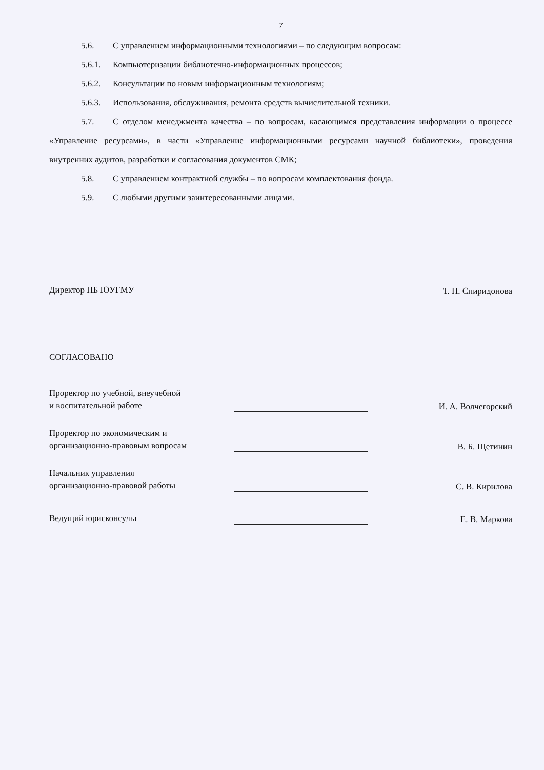7
5.6. С управлением информационными технологиями – по следующим вопросам:
5.6.1. Компьютеризации библиотечно-информационных процессов;
5.6.2. Консультации по новым информационным технологиям;
5.6.3. Использования, обслуживания, ремонта средств вычислительной техники.
5.7. С отделом менеджмента качества – по вопросам, касающимся представления информации о процессе «Управление ресурсами», в части «Управление информационными ресурсами научной библиотеки», проведения внутренних аудитов, разработки и согласования документов СМК;
5.8. С управлением контрактной службы – по вопросам комплектования фонда.
5.9. С любыми другими заинтересованными лицами.
Директор НБ ЮУГМУ
Т. П. Спиридонова
СОГЛАСОВАНО
Проректор по учебной, внеучебной
и воспитательной работе
И. А. Волчегорский
Проректор по экономическим и организационно-правовым вопросам
В. Б. Щетинин
Начальник управления
организационно-правовой работы
С. В. Кирилова
Ведущий юрисконсульт
Е. В. Маркова